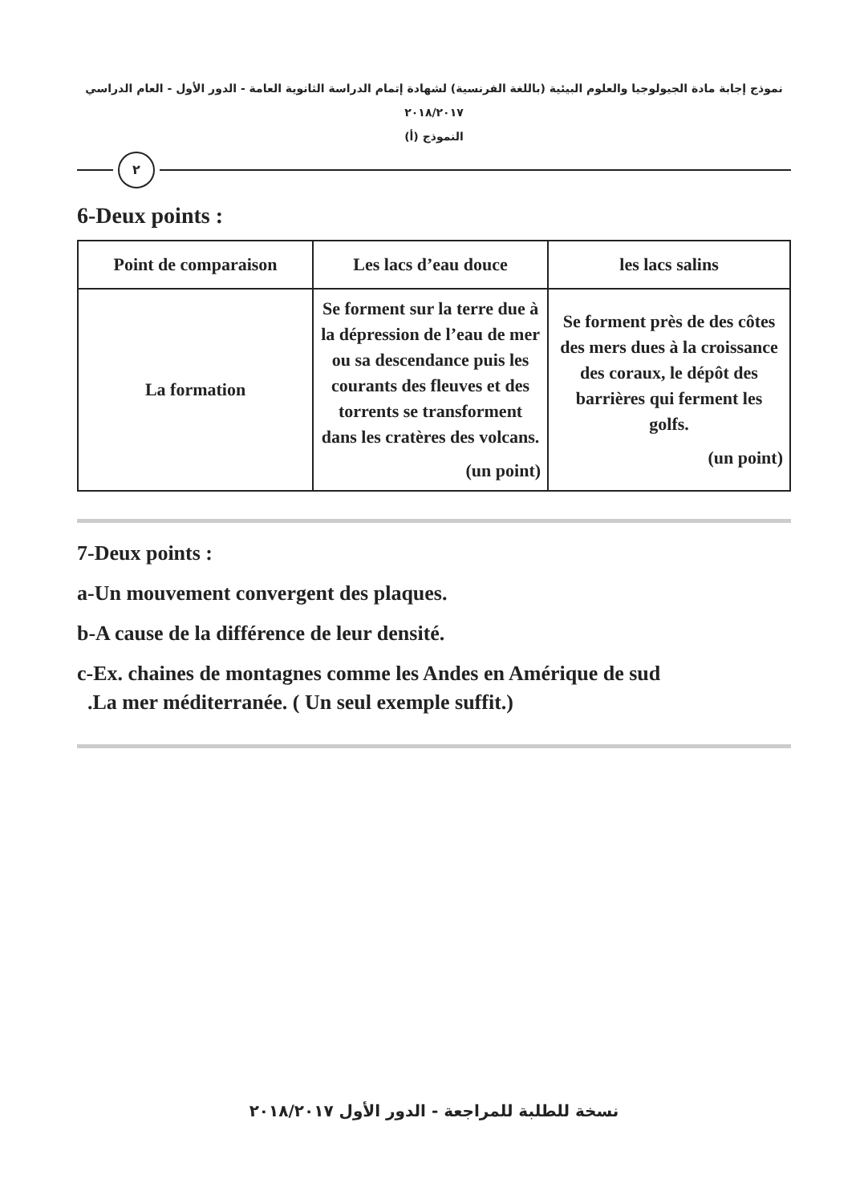نموذج إجابة مادة الجيولوجيا والعلوم البيئية (باللغة الفرنسية) لشهادة إتمام الدراسة الثانوية العامة - الدور الأول - العام الدراسي ٢٠١٨/٢٠١٧
النموذج (أ)
٢
6-Deux points :
| Point de comparaison | Les lacs d’eau douce | les lacs salins |
| --- | --- | --- |
| La formation | Se forment sur la terre due à la dépression de l’eau de mer ou sa descendance puis les courants des fleuves et des torrents se transforment dans les cratères des volcans. (un point) | Se forment près de des côtes des mers dues à la croissance des coraux, le dépôt des barrières qui ferment les golfs. (un point) |
7-Deux points :
a-Un mouvement convergent des plaques.
b-A cause de la différence de leur densité.
c-Ex. chaines de montagnes comme les Andes en Amérique de sud
.La mer méditerranée. ( Un seul exemple suffit.)
نسخة للطلبة للمراجعة - الدور الأول ٢٠١٨/٢٠١٧